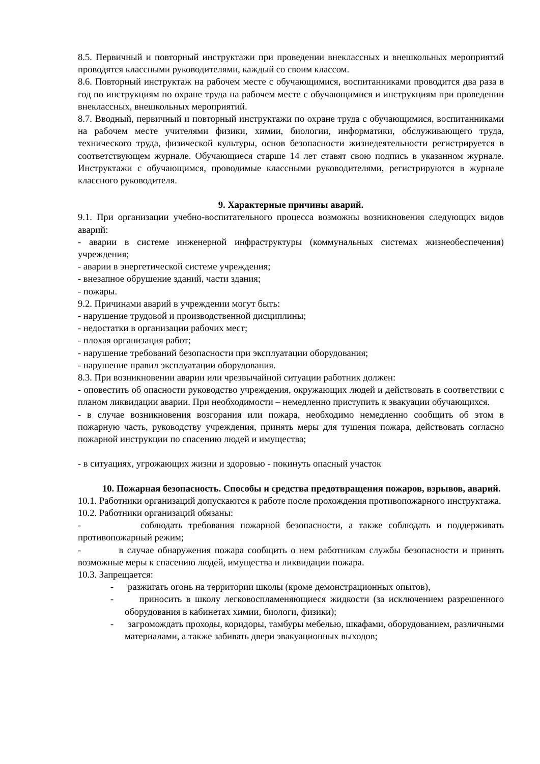8.5. Первичный и повторный инструктажи при проведении внеклассных и внешкольных мероприятий проводятся классными руководителями, каждый со своим классом.
8.6. Повторный инструктаж на рабочем месте с обучающимися, воспитанниками проводится два раза в год по инструкциям по охране труда на рабочем месте с обучающимися и инструкциям при проведении внеклассных, внешкольных мероприятий.
8.7. Вводный, первичный и повторный инструктажи по охране труда с обучающимися, воспитанниками на рабочем месте учителями физики, химии, биологии, информатики, обслуживающего труда, технического труда, физической культуры, основ безопасности жизнедеятельности регистрируется в соответствующем журнале. Обучающиеся старше 14 лет ставят свою подпись в указанном журнале. Инструктажи с обучающимся, проводимые классными руководителями, регистрируются в журнале классного руководителя.
9. Характерные причины аварий.
9.1. При организации учебно-воспитательного процесса возможны возникновения следующих видов аварий:
- аварии в системе инженерной инфраструктуры (коммунальных системах жизнеобеспечения) учреждения;
- аварии в энергетической системе учреждения;
- внезапное обрушение зданий, части здания;
- пожары.
9.2. Причинами аварий в учреждении могут быть:
- нарушение трудовой и производственной дисциплины;
- недостатки в организации рабочих мест;
- плохая организация работ;
- нарушение требований безопасности при эксплуатации оборудования;
- нарушение правил эксплуатации оборудования.
8.3. При возникновении аварии или чрезвычайной ситуации работник должен:
- оповестить об опасности руководство учреждения, окружающих людей и действовать в соответствии с планом ликвидации аварии. При необходимости – немедленно приступить к эвакуации обучающихся.
- в случае возникновения возгорания или пожара, необходимо немедленно сообщить об этом в пожарную часть, руководству учреждения, принять меры для тушения пожара, действовать согласно пожарной инструкции по спасению людей и имущества;
- в ситуациях, угрожающих жизни и здоровью - покинуть опасный участок
10. Пожарная безопасность. Способы и средства предотвращения пожаров, взрывов, аварий.
10.1. Работники организаций допускаются к работе после прохождения противопожарного инструктажа.
10.2. Работники организаций обязаны:
- соблюдать требования пожарной безопасности, а также соблюдать и поддерживать противопожарный режим;
- в случае обнаружения пожара сообщить о нем работникам службы безопасности и принять возможные меры к спасению людей, имущества и ликвидации пожара.
10.3. Запрещается:
- разжигать огонь на территории школы (кроме демонстрационных опытов),
- приносить в школу легковоспламеняющиеся жидкости (за исключением разрешенного оборудования в кабинетах химии, биологи, физики);
- загромождать проходы, коридоры, тамбуры мебелью, шкафами, оборудованием, различными материалами, а также забивать двери эвакуационных выходов;